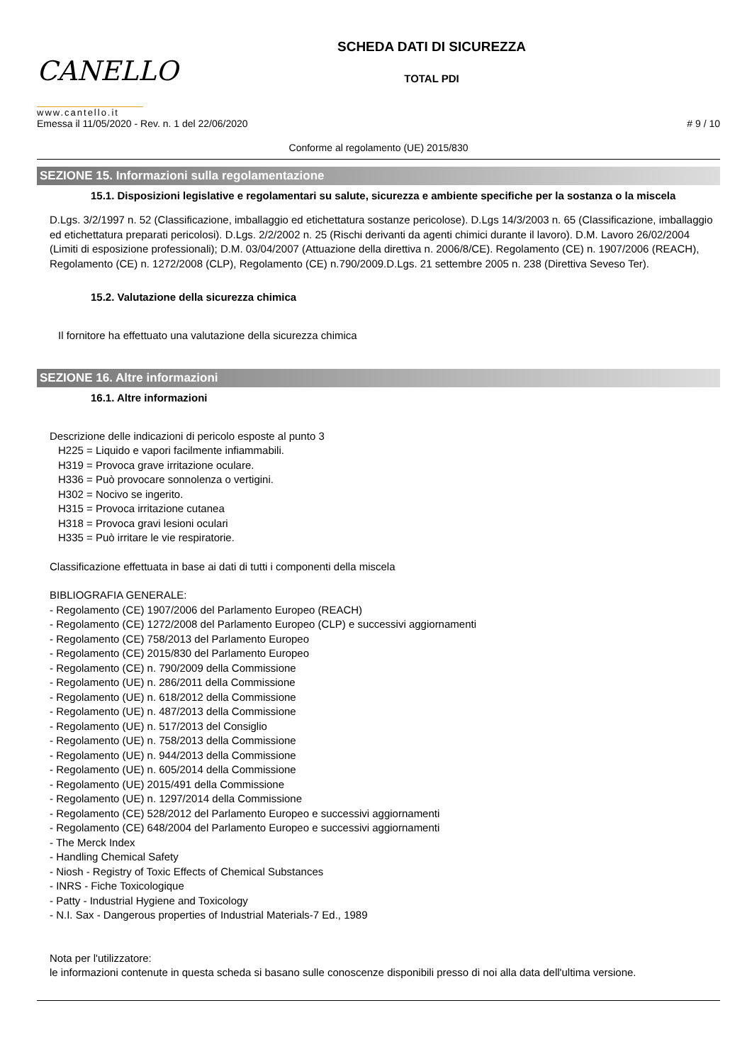CANELLO
www.cantello.it
SCHEDA DATI DI SICUREZZA
TOTAL PDI
Emessa il 11/05/2020 - Rev. n. 1 del 22/06/2020 # 9 / 10
Conforme al regolamento (UE) 2015/830
SEZIONE 15. Informazioni sulla regolamentazione
15.1. Disposizioni legislative e regolamentari su salute, sicurezza e ambiente specifiche per la sostanza o la miscela
D.Lgs. 3/2/1997 n. 52 (Classificazione, imballaggio ed etichettatura sostanze pericolose). D.Lgs 14/3/2003 n. 65 (Classificazione, imballaggio ed etichettatura preparati pericolosi). D.Lgs. 2/2/2002 n. 25 (Rischi derivanti da agenti chimici durante il lavoro). D.M. Lavoro 26/02/2004 (Limiti di esposizione professionali); D.M. 03/04/2007 (Attuazione della direttiva n. 2006/8/CE). Regolamento (CE) n. 1907/2006 (REACH), Regolamento (CE) n. 1272/2008 (CLP), Regolamento (CE) n.790/2009.D.Lgs. 21 settembre 2005 n. 238 (Direttiva Seveso Ter).
15.2. Valutazione della sicurezza chimica
Il fornitore ha effettuato una valutazione della sicurezza chimica
SEZIONE 16. Altre informazioni
16.1. Altre informazioni
Descrizione delle indicazioni di pericolo esposte al punto 3
H225 = Liquido e vapori facilmente infiammabili.
H319 = Provoca grave irritazione oculare.
H336 = Può provocare sonnolenza o vertigini.
H302 = Nocivo se ingerito.
H315 = Provoca irritazione cutanea
H318 = Provoca gravi lesioni oculari
H335 = Può irritare le vie respiratorie.
Classificazione effettuata in base ai dati di tutti i componenti della miscela
BIBLIOGRAFIA GENERALE:
- Regolamento (CE) 1907/2006 del Parlamento Europeo (REACH)
- Regolamento (CE) 1272/2008 del Parlamento Europeo (CLP) e successivi aggiornamenti
- Regolamento (CE) 758/2013 del Parlamento Europeo
- Regolamento (CE) 2015/830 del Parlamento Europeo
- Regolamento (CE) n. 790/2009 della Commissione
- Regolamento (UE) n. 286/2011 della Commissione
- Regolamento (UE) n. 618/2012 della Commissione
- Regolamento (UE) n. 487/2013 della Commissione
- Regolamento (UE) n. 517/2013 del Consiglio
- Regolamento (UE) n. 758/2013 della Commissione
- Regolamento (UE) n. 944/2013 della Commissione
- Regolamento (UE) n. 605/2014 della Commissione
- Regolamento (UE) 2015/491 della Commissione
- Regolamento (UE) n. 1297/2014 della Commissione
- Regolamento (CE) 528/2012 del Parlamento Europeo e successivi aggiornamenti
- Regolamento (CE) 648/2004 del Parlamento Europeo e successivi aggiornamenti
- The Merck Index
- Handling Chemical Safety
- Niosh - Registry of Toxic Effects of Chemical Substances
- INRS - Fiche Toxicologique
- Patty - Industrial Hygiene and Toxicology
- N.I. Sax - Dangerous properties of Industrial Materials-7 Ed., 1989
Nota per l'utilizzatore:
le informazioni contenute in questa scheda si basano sulle conoscenze disponibili presso di noi alla data dell'ultima versione.